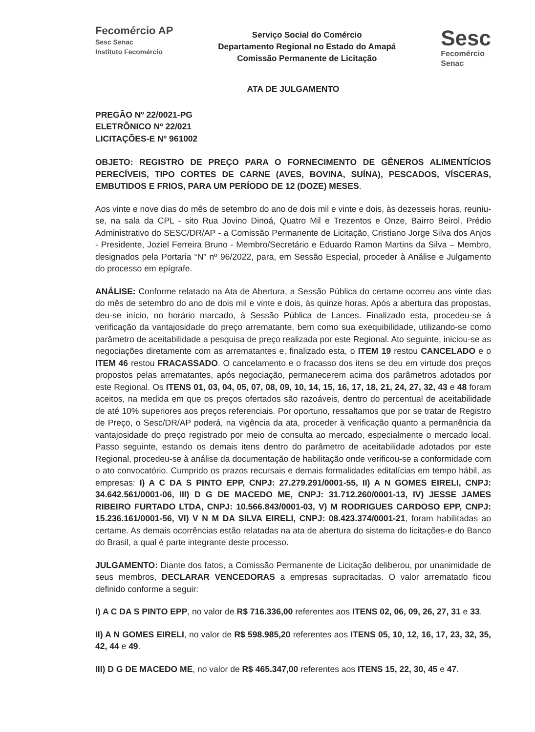Fecomércio AP
Sesc Senac
Instituto Fecomércio
Serviço Social do Comércio
Departamento Regional no Estado do Amapá
Comissão Permanente de Licitação
Sesc
Fecomércio
Senac
ATA DE JULGAMENTO
PREGÃO Nº 22/0021-PG
ELETRÔNICO Nº 22/021
LICITAÇÕES-E Nº 961002
OBJETO: REGISTRO DE PREÇO PARA O FORNECIMENTO DE GÊNEROS ALIMENTÍCIOS PERECÍVEIS, TIPO CORTES DE CARNE (AVES, BOVINA, SUÍNA), PESCADOS, VÍSCERAS, EMBUTIDOS E FRIOS, PARA UM PERÍODO DE 12 (DOZE) MESES.
Aos vinte e nove dias do mês de setembro do ano de dois mil e vinte e dois, às dezesseis horas, reuniu-se, na sala da CPL - sito Rua Jovino Dinoá, Quatro Mil e Trezentos e Onze, Bairro Beirol, Prédio Administrativo do SESC/DR/AP - a Comissão Permanente de Licitação, Cristiano Jorge Silva dos Anjos - Presidente, Joziel Ferreira Bruno - Membro/Secretário e Eduardo Ramon Martins da Silva – Membro, designados pela Portaria “N” nº 96/2022, para, em Sessão Especial, proceder à Análise e Julgamento do processo em epígrafe.
ANÁLISE: Conforme relatado na Ata de Abertura, a Sessão Pública do certame ocorreu aos vinte dias do mês de setembro do ano de dois mil e vinte e dois, às quinze horas. Após a abertura das propostas, deu-se início, no horário marcado, à Sessão Pública de Lances. Finalizado esta, procedeu-se à verificação da vantajosidade do preço arrematante, bem como sua exequibilidade, utilizando-se como parâmetro de aceitabilidade a pesquisa de preço realizada por este Regional. Ato seguinte, iniciou-se as negociações diretamente com as arrematantes e, finalizado esta, o ITEM 19 restou CANCELADO e o ITEM 46 restou FRACASSADO. O cancelamento e o fracasso dos itens se deu em virtude dos preços propostos pelas arrematantes, após negociação, permanecerem acima dos parâmetros adotados por este Regional. Os ITENS 01, 03, 04, 05, 07, 08, 09, 10, 14, 15, 16, 17, 18, 21, 24, 27, 32, 43 e 48 foram aceitos, na medida em que os preços ofertados são razoáveis, dentro do percentual de aceitabilidade de até 10% superiores aos preços referenciais. Por oportuno, ressaltamos que por se tratar de Registro de Preço, o Sesc/DR/AP poderá, na vigência da ata, proceder à verificação quanto a permanência da vantajosidade do preço registrado por meio de consulta ao mercado, especialmente o mercado local. Passo seguinte, estando os demais itens dentro do parâmetro de aceitabilidade adotados por este Regional, procedeu-se à análise da documentação de habilitação onde verificou-se a conformidade com o ato convocatório. Cumprido os prazos recursais e demais formalidades editalícias em tempo hábil, as empresas: I) A C DA S PINTO EPP, CNPJ: 27.279.291/0001-55, II) A N GOMES EIRELI, CNPJ: 34.642.561/0001-06, III) D G DE MACEDO ME, CNPJ: 31.712.260/0001-13, IV) JESSE JAMES RIBEIRO FURTADO LTDA, CNPJ: 10.566.843/0001-03, V) M RODRIGUES CARDOSO EPP, CNPJ: 15.236.161/0001-56, VI) V N M DA SILVA EIRELI, CNPJ: 08.423.374/0001-21, foram habilitadas ao certame. As demais ocorrências estão relatadas na ata de abertura do sistema do licitações-e do Banco do Brasil, a qual é parte integrante deste processo.
JULGAMENTO: Diante dos fatos, a Comissão Permanente de Licitação deliberou, por unanimidade de seus membros, DECLARAR VENCEDORAS a empresas supracitadas. O valor arrematado ficou definido conforme a seguir:
I) A C DA S PINTO EPP, no valor de R$ 716.336,00 referentes aos ITENS 02, 06, 09, 26, 27, 31 e 33.
II) A N GOMES EIRELI, no valor de R$ 598.985,20 referentes aos ITENS 05, 10, 12, 16, 17, 23, 32, 35, 42, 44 e 49.
III) D G DE MACEDO ME, no valor de R$ 465.347,00 referentes aos ITENS 15, 22, 30, 45 e 47.